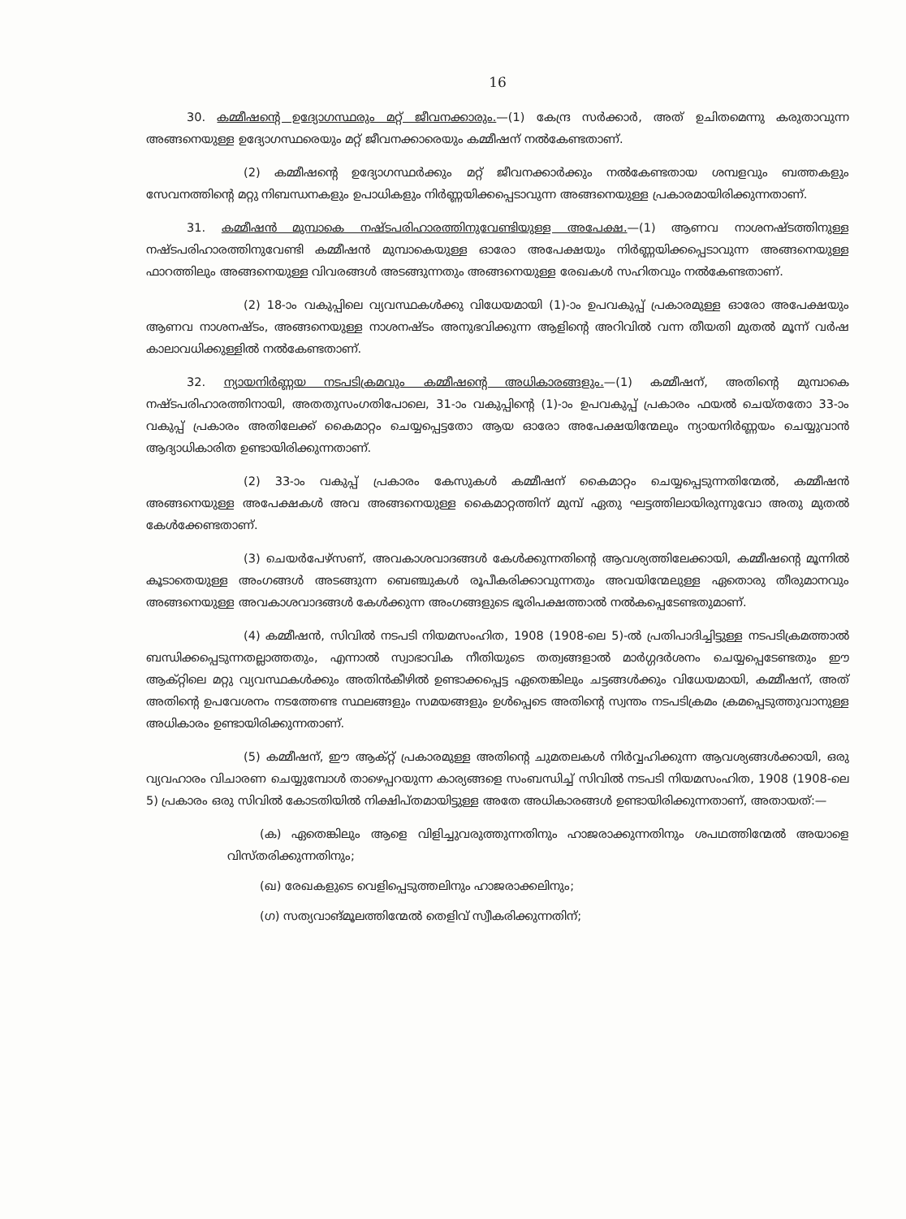16
30. കമ്മീഷന്റെ ഉദ്യോഗസ്ഥരും മറ്റ് ജീവനക്കാരും.—(1) കേന്ദ്ര സർക്കാർ, അത് ഉചിതമെന്നു കരുതാവുന്ന അങ്ങനെയുള്ള ഉദ്യോഗസ്ഥരെയും മറ്റ് ജീവനക്കാരെയും കമ്മീഷന് നൽകേണ്ടതാണ്.
(2) കമ്മീഷന്റെ ഉദ്യോഗസ്ഥർക്കും മറ്റ് ജീവനക്കാർക്കും നൽകേണ്ടതായ ശമ്പളവും ബത്തകളും സേവനത്തിന്റെ മറ്റു നിബന്ധനകളും ഉപാധികളും നിർണ്ണയിക്കപ്പെടാവുന്ന അങ്ങനെയുള്ള പ്രകാരമായിരിക്കുന്നതാണ്.
31. കമ്മീഷൻ മുമ്പാകെ നഷ്ടപരിഹാരത്തിനുവേണ്ടിയുള്ള അപേക്ഷ.—(1) ആണവ നാശനഷ്ടത്തിനുള്ള നഷ്ടപരിഹാരത്തിനുവേണ്ടി കമ്മീഷൻ മുമ്പാകെയുള്ള ഓരോ അപേക്ഷയും നിർണ്ണയിക്കപ്പെടാവുന്ന അങ്ങനെയുള്ള ഫാറത്തിലും അങ്ങനെയുള്ള വിവരങ്ങൾ അടങ്ങുന്നതും അങ്ങനെയുള്ള രേഖകൾ സഹിതവും നൽകേണ്ടതാണ്.
(2) 18-ാം വകുപ്പിലെ വ്യവസ്ഥകൾക്കു വിധേയമായി (1)-ാം ഉപവകുപ്പ് പ്രകാരമുള്ള ഓരോ അപേക്ഷയും ആണവ നാശനഷ്ടം, അങ്ങനെയുള്ള നാശനഷ്ടം അനുഭവിക്കുന്ന ആളിന്റെ അറിവിൽ വന്ന തീയതി മുതൽ മൂന്ന് വർഷ കാലാവധിക്കുള്ളിൽ നൽകേണ്ടതാണ്.
32. ന്യായനിർണ്ണയ നടപടിക്രമവും കമ്മീഷന്റെ അധികാരങ്ങളും.—(1) കമ്മീഷന്, അതിന്റെ മുമ്പാകെ നഷ്ടപരിഹാരത്തിനായി, അതതുസംഗതിപോലെ, 31-ാം വകുപ്പിന്റെ (1)-ാം ഉപവകുപ്പ് പ്രകാരം ഫയൽ ചെയ്തതോ 33-ാം വകുപ്പ് പ്രകാരം അതിലേക്ക് കൈമാറ്റം ചെയ്യപ്പെട്ടതോ ആയ ഓരോ അപേക്ഷയിന്മേലും ന്യായനിർണ്ണയം ചെയ്യുവാൻ ആദ്യാധികാരിത ഉണ്ടായിരിക്കുന്നതാണ്.
(2) 33-ാം വകുപ്പ് പ്രകാരം കേസുകൾ കമ്മീഷന് കൈമാറ്റം ചെയ്യപ്പെടുന്നതിന്മേൽ, കമ്മീഷൻ അങ്ങനെയുള്ള അപേക്ഷകൾ അവ അങ്ങനെയുള്ള കൈമാറ്റത്തിന് മുമ്പ് ഏതു ഘട്ടത്തിലായിരുന്നുവോ അതു മുതൽ കേൾക്കേണ്ടതാണ്.
(3) ചെയർപേഴ്സണ്, അവകാശവാദങ്ങൾ കേൾക്കുന്നതിന്റെ ആവശ്യത്തിലേക്കായി, കമ്മീഷന്റെ മൂന്നിൽ കൂടാതെയുള്ള അംഗങ്ങൾ അടങ്ങുന്ന ബെഞ്ചുകൾ രൂപീകരിക്കാവുന്നതും അവയിന്മേലുള്ള ഏതൊരു തീരുമാനവും അങ്ങനെയുള്ള അവകാശവാദങ്ങൾ കേൾക്കുന്ന അംഗങ്ങളുടെ ഭൂരിപക്ഷത്താൽ നൽകപ്പെടേണ്ടതുമാണ്.
(4) കമ്മീഷൻ, സിവിൽ നടപടി നിയമസംഹിത, 1908 (1908-ലെ 5)-ൽ പ്രതിപാദിച്ചിട്ടുള്ള നടപടിക്രമത്താൽ ബന്ധിക്കപ്പെടുന്നതല്ലാത്തതും, എന്നാൽ സ്വാഭാവിക നീതിയുടെ തത്വങ്ങളാൽ മാർഗ്ഗദർശനം ചെയ്യപ്പെടേണ്ടതും ഈ ആക്റ്റിലെ മറ്റു വ്യവസ്ഥകൾക്കും അതിൻകീഴിൽ ഉണ്ടാക്കപ്പെട്ട ഏതെങ്കിലും ചട്ടങ്ങൾക്കും വിധേയമായി, കമ്മീഷന്, അത് അതിന്റെ ഉപവേശനം നടത്തേണ്ട സ്ഥലങ്ങളും സമയങ്ങളും ഉൾപ്പെടെ അതിന്റെ സ്വന്തം നടപടിക്രമം ക്രമപ്പെടുത്തുവാനുള്ള അധികാരം ഉണ്ടായിരിക്കുന്നതാണ്.
(5) കമ്മീഷന്, ഈ ആക്റ്റ് പ്രകാരമുള്ള അതിന്റെ ചുമതലകൾ നിർവ്വഹിക്കുന്ന ആവശ്യങ്ങൾക്കായി, ഒരു വ്യവഹാരം വിചാരണ ചെയ്യുമ്പോൾ താഴെപ്പറയുന്ന കാര്യങ്ങളെ സംബന്ധിച്ച് സിവിൽ നടപടി നിയമസംഹിത, 1908 (1908-ലെ 5) പ്രകാരം ഒരു സിവിൽ കോടതിയിൽ നിക്ഷിപ്തമായിട്ടുള്ള അതേ അധികാരങ്ങൾ ഉണ്ടായിരിക്കുന്നതാണ്, അതായത്:—
(ക) ഏതെങ്കിലും ആളെ വിളിച്ചുവരുത്തുന്നതിനും ഹാജരാക്കുന്നതിനും ശപഥത്തിന്മേൽ അയാളെ വിസ്തരിക്കുന്നതിനും;
(ഖ) രേഖകളുടെ വെളിപ്പെടുത്തലിനും ഹാജരാക്കലിനും;
(ഗ) സത്യവാങ്മൂലത്തിന്മേൽ തെളിവ് സ്വീകരിക്കുന്നതിന്;